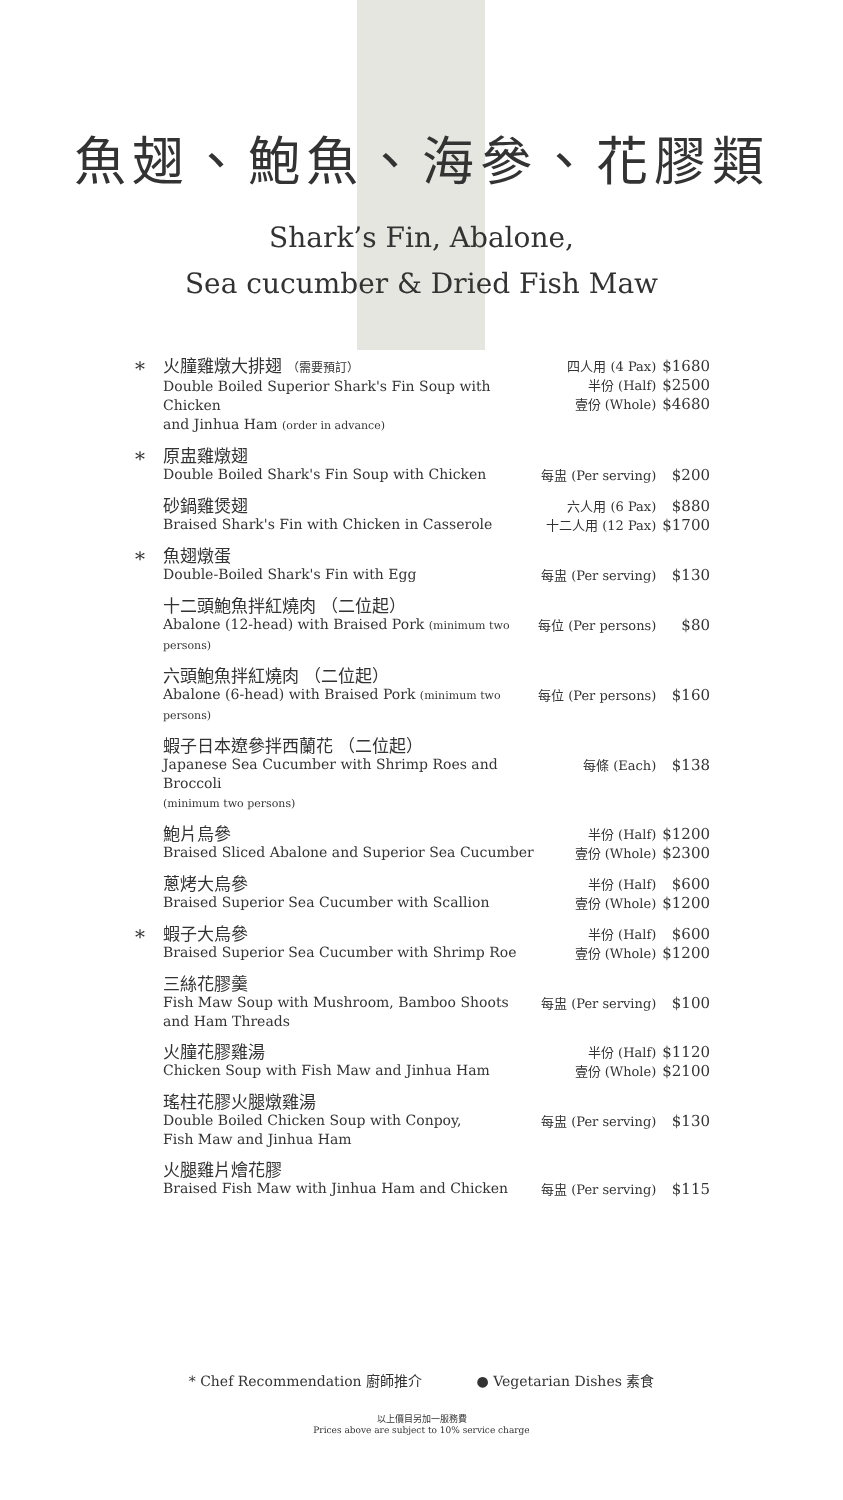魚翅、鮑魚、海參、花膠類
Shark’s Fin, Abalone,
Sea cucumber & Dried Fish Maw
| * | 火膧雞燉大排翅 （需要預訂） Double Boiled Superior Shark's Fin Soup with Chicken and Jinhua Ham (order in advance) | 四人用 (4 Pax) 半份 (Half) 壹份 (Whole) | $1680 $2500 $4680 |
| * | 原盅雞燉翅 Double Boiled Shark's Fin Soup with Chicken | 每盅 (Per serving) | $200 |
| | 砂鍋雞煲翅 Braised Shark's Fin with Chicken in Casserole | 六人用 (6 Pax) 十二人用 (12 Pax) | $880 $1700 |
| * | 魚翅燉蛋 Double-Boiled Shark's Fin with Egg | 每盅 (Per serving) | $130 |
| | 十二頭鮑魚拌紅燒肉 （二位起） Abalone (12-head) with Braised Pork (minimum two persons) | 每位 (Per persons) | $80 |
| | 六頭鮑魚拌紅燒肉 （二位起） Abalone (6-head) with Braised Pork (minimum two persons) | 每位 (Per persons) | $160 |
| | 蝦子日本遼參拌西蘭花 （二位起） Japanese Sea Cucumber with Shrimp Roes and Broccoli (minimum two persons) | 每條 (Each) | $138 |
| | 鮑片烏參 Braised Sliced Abalone and Superior Sea Cucumber | 半份 (Half) 壹份 (Whole) | $1200 $2300 |
| | 蔥烤大烏參 Braised Superior Sea Cucumber with Scallion | 半份 (Half) 壹份 (Whole) | $600 $1200 |
| * | 蝦子大烏參 Braised Superior Sea Cucumber with Shrimp Roe | 半份 (Half) 壹份 (Whole) | $600 $1200 |
| | 三絲花膠羹 Fish Maw Soup with Mushroom, Bamboo Shoots and Ham Threads | 每盅 (Per serving) | $100 |
| | 火膧花膠雞湯 Chicken Soup with Fish Maw and Jinhua Ham | 半份 (Half) 壹份 (Whole) | $1120 $2100 |
| | 瑤柱花膠火腿燉雞湯 Double Boiled Chicken Soup with Conpoy, Fish Maw and Jinhua Ham | 每盅 (Per serving) | $130 |
| | 火腿雞片燴花膠 Braised Fish Maw with Jinhua Ham and Chicken | 每盅 (Per serving) | $115 |
* Chef Recommendation 廚師推介 ● Vegetarian Dishes 素食
以上價目另加一服務費
Prices above are subject to 10% service charge